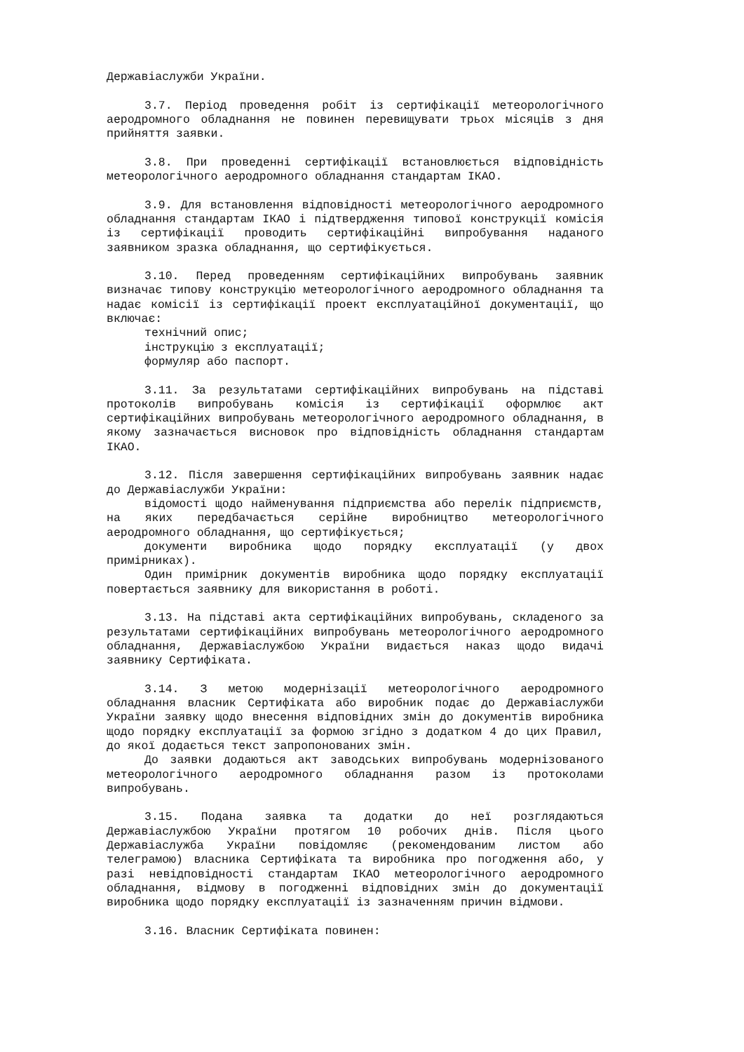Державіаслужби України.
3.7. Період проведення робіт із сертифікації метеорологічного аеродромного обладнання не повинен перевищувати трьох місяців з дня прийняття заявки.
3.8. При проведенні сертифікації встановлюється відповідність метеорологічного аеродромного обладнання стандартам ІКАО.
3.9. Для встановлення відповідності метеорологічного аеродромного обладнання стандартам ІКАО і підтвердження типової конструкції комісія із сертифікації проводить сертифікаційні випробування наданого заявником зразка обладнання, що сертифікується.
3.10. Перед проведенням сертифікаційних випробувань заявник визначає типову конструкцію метеорологічного аеродромного обладнання та надає комісії із сертифікації проект експлуатаційної документації, що включає:
технічний опис;
інструкцію з експлуатації;
формуляр або паспорт.
3.11. За результатами сертифікаційних випробувань на підставі протоколів випробувань комісія із сертифікації оформлює акт сертифікаційних випробувань метеорологічного аеродромного обладнання, в якому зазначається висновок про відповідність обладнання стандартам ІКАО.
3.12. Після завершення сертифікаційних випробувань заявник надає до Державіаслужби України:
відомості щодо найменування підприємства або перелік підприємств, на яких передбачається серійне виробництво метеорологічного аеродромного обладнання, що сертифікується;
документи виробника щодо порядку експлуатації (у двох примірниках).
Один примірник документів виробника щодо порядку експлуатації повертається заявнику для використання в роботі.
3.13. На підставі акта сертифікаційних випробувань, складеного за результатами сертифікаційних випробувань метеорологічного аеродромного обладнання, Державіаслужбою України видається наказ щодо видачі заявнику Сертифіката.
3.14. З метою модернізації метеорологічного аеродромного обладнання власник Сертифіката або виробник подає до Державіаслужби України заявку щодо внесення відповідних змін до документів виробника щодо порядку експлуатації за формою згідно з додатком 4 до цих Правил, до якої додається текст запропонованих змін.
До заявки додаються акт заводських випробувань модернізованого метеорологічного аеродромного обладнання разом із протоколами випробувань.
3.15. Подана заявка та додатки до неї розглядаються Державіаслужбою України протягом 10 робочих днів. Після цього Державіаслужба України повідомляє (рекомендованим листом або телеграмою) власника Сертифіката та виробника про погодження або, у разі невідповідності стандартам ІКАО метеорологічного аеродромного обладнання, відмову в погодженні відповідних змін до документації виробника щодо порядку експлуатації із зазначенням причин відмови.
3.16. Власник Сертифіката повинен: